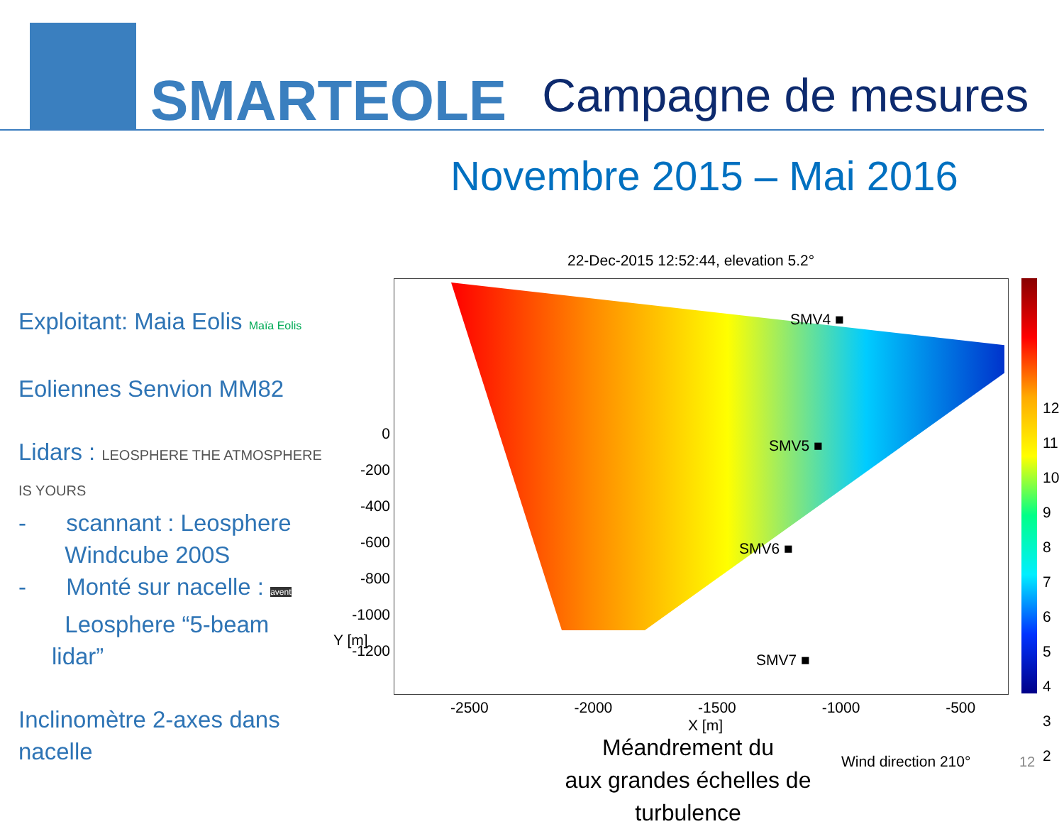SMARTEOLE
Campagne de mesures
Novembre 2015 – Mai 2016
Exploitant: Maia Eolis Maïa Eolis
Eoliennes Senvion MM82
Lidars : LEOSPHERE THE ATMOSPHERE IS YOURS
- scannant : Leosphere
Windcube 200S
- Monté sur nacelle : avent
Leosphere “5-beam lidar”
Inclinomètre 2-axes dans nacelle
22-Dec-2015 12:52:44, elevation 5.2°
SMV4 ■
SMV5 ■
SMV6 ■
SMV7 ■
Wind direction 210°
0
-200
-400
-600
-800
-1000
-1200
Y [m]
-2500 -2000 -1500 -1000 -500
X [m]
12
11
10
9
8
7
6
5
4
3
2
Méandrement du
aux grandes échelles de turbulence
12